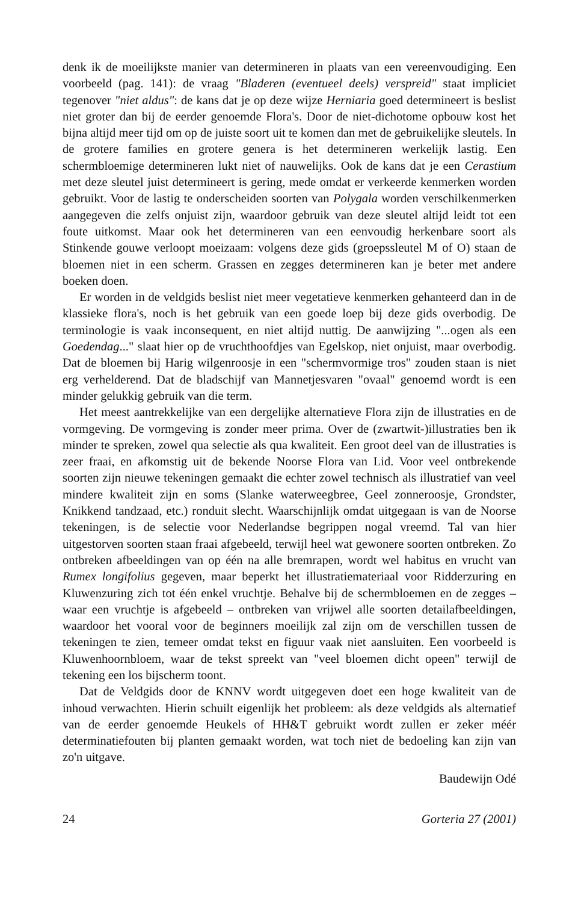denk ik de moeilijkste manier van determineren in plaats van een vereenvoudiging. Een voorbeeld (pag. 141): de vraag "Bladeren (eventueel deels) verspreid" staat impliciet tegenover "niet aldus": de kans dat je op deze wijze Herniaria goed determineert is beslist niet groter dan bij de eerder genoemde Flora's. Door de niet-dichotome opbouw kost het bijna altijd meer tijd om op de juiste soort uit te komen dan met de gebruikelijke sleutels. In de grotere families en grotere genera is het determineren werkelijk lastig. Een schermbloemige determineren lukt niet of nauwelijks. Ook de kans dat je een Cerastium met deze sleutel juist determineert is gering, mede omdat er verkeerde kenmerken worden gebruikt. Voor de lastig te onderscheiden soorten van Polygala worden verschilkenmerken aangegeven die zelfs onjuist zijn, waardoor gebruik van deze sleutel altijd leidt tot een foute uitkomst. Maar ook het determineren van een eenvoudig herkenbare soort als Stinkende gouwe verloopt moeizaam: volgens deze gids (groepssleutel M of O) staan de bloemen niet in een scherm. Grassen en zegges determineren kan je beter met andere boeken doen.
Er worden in de veldgids beslist niet meer vegetatieve kenmerken gehanteerd dan in de klassieke flora's, noch is het gebruik van een goede loep bij deze gids overbodig. De terminologie is vaak inconsequent, en niet altijd nuttig. De aanwijzing "...ogen als een Goedendag..." slaat hier op de vruchthoofdjes van Egelskop, niet onjuist, maar overbodig. Dat de bloemen bij Harig wilgenroosje in een "schermvormige tros" zouden staan is niet erg verhelderend. Dat de bladschijf van Mannetjesvaren "ovaal" genoemd wordt is een minder gelukkig gebruik van die term.
Het meest aantrekkelijke van een dergelijke alternatieve Flora zijn de illustraties en de vormgeving. De vormgeving is zonder meer prima. Over de (zwartwit-)illustraties ben ik minder te spreken, zowel qua selectie als qua kwaliteit. Een groot deel van de illustraties is zeer fraai, en afkomstig uit de bekende Noorse Flora van Lid. Voor veel ontbrekende soorten zijn nieuwe tekeningen gemaakt die echter zowel technisch als illustratief van veel mindere kwaliteit zijn en soms (Slanke waterweegbree, Geel zonneroosje, Grondster, Knikkend tandzaad, etc.) ronduit slecht. Waarschijnlijk omdat uitgegaan is van de Noorse tekeningen, is de selectie voor Nederlandse begrippen nogal vreemd. Tal van hier uitgestorven soorten staan fraai afgebeeld, terwijl heel wat gewonere soorten ontbreken. Zo ontbreken afbeeldingen van op één na alle bremrapen, wordt wel habitus en vrucht van Rumex longifolius gegeven, maar beperkt het illustratiemateriaal voor Ridderzuring en Kluwenzuring zich tot één enkel vruchtje. Behalve bij de schermbloemen en de zegges – waar een vruchtje is afgebeeld – ontbreken van vrijwel alle soorten detailafbeeldingen, waardoor het vooral voor de beginners moeilijk zal zijn om de verschillen tussen de tekeningen te zien, temeer omdat tekst en figuur vaak niet aansluiten. Een voorbeeld is Kluwenhoornbloem, waar de tekst spreekt van "veel bloemen dicht opeen" terwijl de tekening een los bijscherm toont.
Dat de Veldgids door de KNNV wordt uitgegeven doet een hoge kwaliteit van de inhoud verwachten. Hierin schuilt eigenlijk het probleem: als deze veldgids als alternatief van de eerder genoemde Heukels of HH&T gebruikt wordt zullen er zeker méér determinatiefouten bij planten gemaakt worden, wat toch niet de bedoeling kan zijn van zo'n uitgave.
Baudewijn Odé
24 Gorteria 27 (2001)